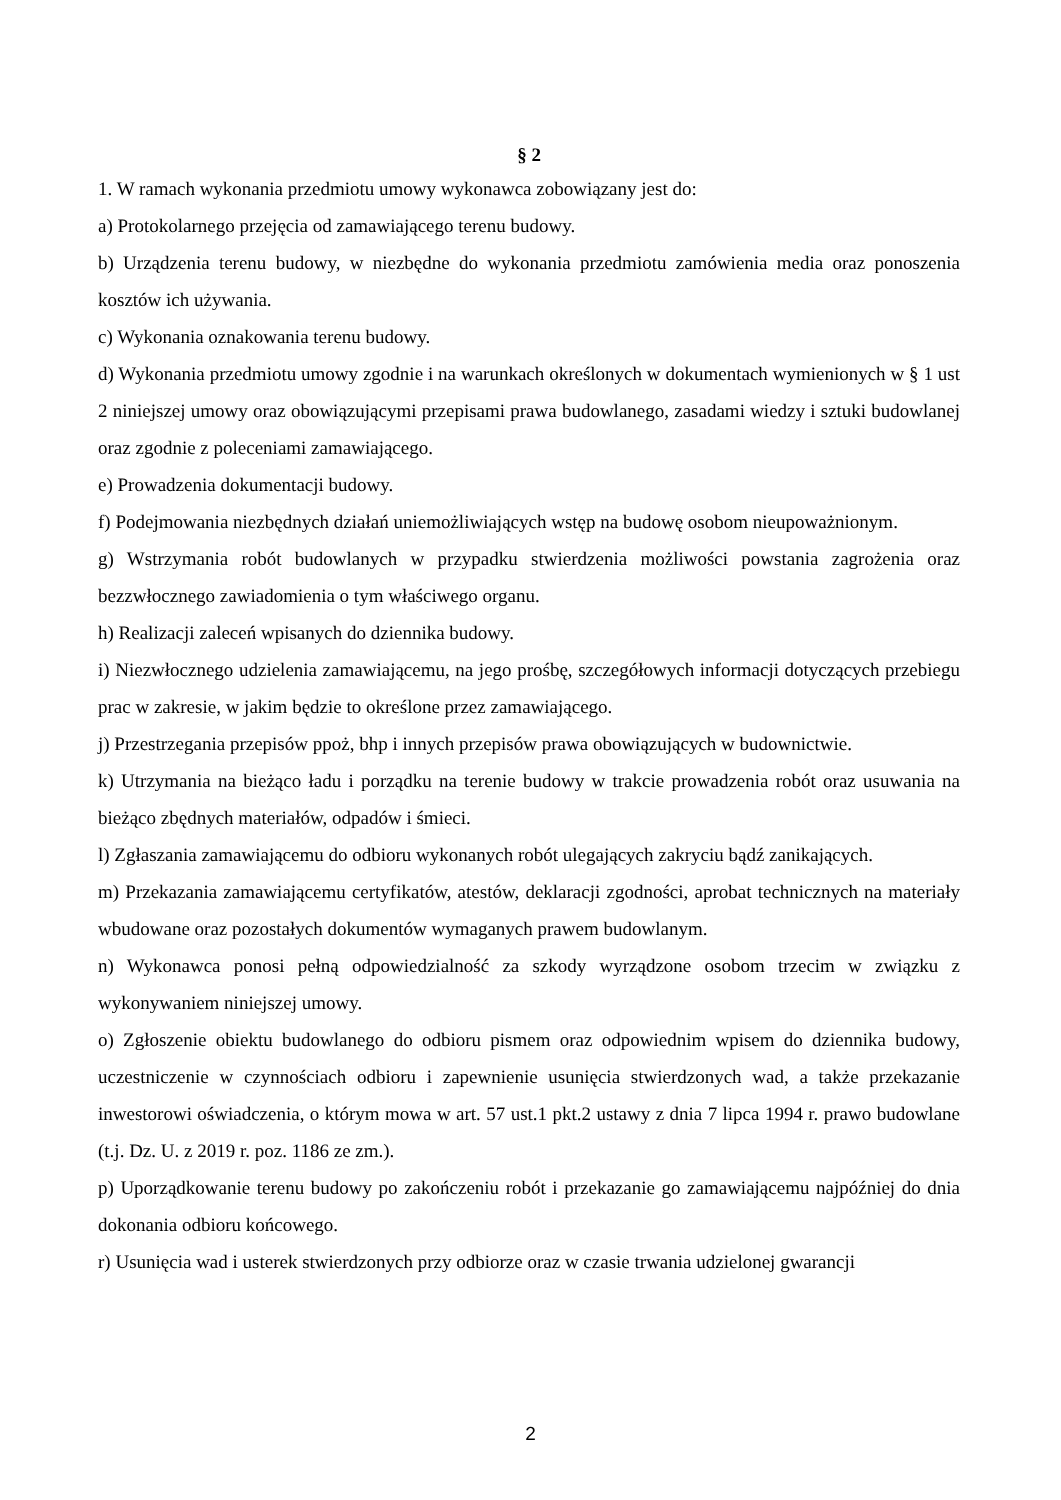§ 2
1. W ramach wykonania przedmiotu umowy wykonawca zobowiązany jest do:
a) Protokolarnego przejęcia od zamawiającego terenu budowy.
b) Urządzenia terenu budowy, w niezbędne do wykonania przedmiotu zamówienia media oraz ponoszenia kosztów ich używania.
c) Wykonania oznakowania terenu budowy.
d) Wykonania przedmiotu umowy zgodnie i na warunkach określonych w dokumentach wymienionych w § 1 ust 2 niniejszej umowy oraz obowiązującymi przepisami prawa budowlanego, zasadami wiedzy i sztuki budowlanej oraz zgodnie z poleceniami zamawiającego.
e) Prowadzenia dokumentacji budowy.
f) Podejmowania niezbędnych działań uniemożliwiających wstęp na budowę osobom nieupoważnionym.
g) Wstrzymania robót budowlanych w przypadku stwierdzenia możliwości powstania zagrożenia oraz bezzwłocznego zawiadomienia o tym właściwego organu.
h) Realizacji zaleceń wpisanych do dziennika budowy.
i) Niezwłocznego udzielenia zamawiającemu, na jego prośbę, szczegółowych informacji dotyczących przebiegu prac w zakresie, w jakim będzie to określone przez zamawiającego.
j) Przestrzegania przepisów ppoż, bhp i innych przepisów prawa obowiązujących w budownictwie.
k) Utrzymania na bieżąco ładu i porządku na terenie budowy w trakcie prowadzenia robót oraz usuwania na bieżąco zbędnych materiałów, odpadów i śmieci.
l) Zgłaszania zamawiającemu do odbioru wykonanych robót ulegających zakryciu bądź zanikających.
m) Przekazania zamawiającemu certyfikatów, atestów, deklaracji zgodności, aprobat technicznych na materiały wbudowane oraz pozostałych dokumentów wymaganych prawem budowlanym.
n) Wykonawca ponosi pełną odpowiedzialność za szkody wyrządzone osobom trzecim w związku z wykonywaniem niniejszej umowy.
o) Zgłoszenie obiektu budowlanego do odbioru pismem oraz odpowiednim wpisem do dziennika budowy, uczestniczenie w czynnościach odbioru i zapewnienie usunięcia stwierdzonych wad, a także przekazanie inwestorowi oświadczenia, o którym mowa w art. 57 ust.1 pkt.2 ustawy z dnia 7 lipca 1994 r. prawo budowlane (t.j. Dz. U. z 2019 r. poz. 1186 ze zm.).
p) Uporządkowanie terenu budowy po zakończeniu robót i przekazanie go zamawiającemu najpóźniej do dnia dokonania odbioru końcowego.
r) Usunięcia wad i usterek stwierdzonych przy odbiorze oraz w czasie trwania udzielonej gwarancji
2